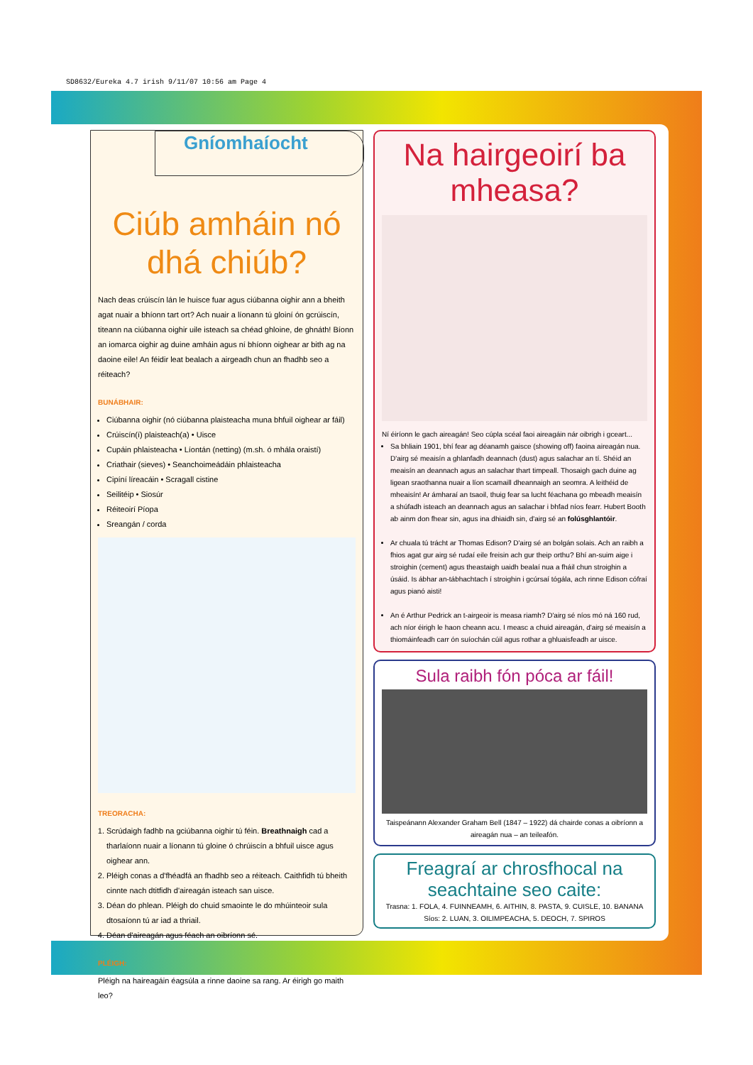SD8632/Eureka 4.7 irish 9/11/07 10:56 am Page 4
Gníomhaíocht
Ciúb amháin nó dhá chiúb?
Nach deas crúiscín lán le huisce fuar agus ciúbanna oighir ann a bheith agat nuair a bhíonn tart ort? Ach nuair a líonann tú gloiní ón gcrúiscín, titeann na ciúbanna oighir uile isteach sa chéad ghloine, de ghnáth! Bíonn an iomarca oighir ag duine amháin agus ní bhíonn oighear ar bith ag na daoine eile! An féidir leat bealach a airgeadh chun an fhadhb seo a réiteach?
BUNÁBHAIR:
Ciúbanna oighir (nó ciúbanna plaisteacha muna bhfuil oighear ar fáil)
Crúiscín(í) plaisteach(a) • Uisce
Cupáin phlaisteacha • Líontán (netting) (m.sh. ó mhála oraistí)
Criathair (sieves) • Seanchoimeádáin phlaisteacha
Cipíní líreacáin • Scragall cistine
Seilitéip • Siosúr
Réiteoirí Píopa
Sreangán / corda
TREORACHA:
1. Scrúdaigh fadhb na gciúbanna oighir tú féin. Breathnaigh cad a tharlaíonn nuair a líonann tú gloine ó chrúiscín a bhfuil uisce agus oighear ann.
2. Pléigh conas a d'fhéadfá an fhadhb seo a réiteach. Caithfidh tú bheith cinnte nach dtitfidh d'aireagán isteach san uisce.
3. Déan do phlean. Pléigh do chuid smaointe le do mhúinteoir sula dtosaíonn tú ar iad a thriail.
4. Déan d'aireagán agus féach an oibríonn sé.
PLÉIGH:
Pléigh na haireagáin éagsúla a rinne daoine sa rang. Ar éirigh go maith leo?
Na hairgeoirí ba mheasa?
Ní éiríonn le gach aireagán! Seo cúpla scéal faoi aireagáin nár oibrigh i gceart...
Sa bhliain 1901, bhí fear ag déanamh gaisce (showing off) faoina aireagán nua. D'airg sé meaisín a ghlanfadh deannach (dust) agus salachar an tí. Shéid an meaisín an deannach agus an salachar thart timpeall. Thosaigh gach duine ag ligean sraothanna nuair a líon scamaill dheannaigh an seomra. A leithéid de mheaisín! Ar ámharaí an tsaoil, thuig fear sa lucht féachana go mbeadh meaisín a shúfadh isteach an deannach agus an salachar i bhfad níos fearr. Hubert Booth ab ainm don fhear sin, agus ina dhiaidh sin, d'airg sé an folúsghlantóir.
Ar chuala tú trácht ar Thomas Edison? D'airg sé an bolgán solais. Ach an raibh a fhios agat gur airg sé rudaí eile freisin ach gur theip orthu? Bhí an-suim aige i stroighin (cement) agus theastaigh uaidh bealaí nua a fháil chun stroighin a úsáid. Is ábhar an-tábhachtach í stroighin i gcúrsaí tógála, ach rinne Edison cófraí agus pianó aisti!
An é Arthur Pedrick an t-airgeoir is measa riamh? D'airg sé níos mó ná 160 rud, ach níor éirigh le haon cheann acu. I measc a chuid aireagán, d'airg sé meaisín a thiomáinfeadh carr ón suíochán cúil agus rothar a ghluaisfeadh ar uisce.
Sula raibh fón póca ar fáil!
Taispeánann Alexander Graham Bell (1847 – 1922) dá chairde conas a oibríonn a aireagán nua – an teileafón.
Freagraí ar chrosfhocal na seachtaine seo caite:
Trasna: 1. FOLA, 4. FUINNEAMH, 6. AITHIN, 8. PASTA, 9. CUISLE, 10. BANANA
Síos: 2. LUAN, 3. OILIMPEACHA, 5. DEOCH, 7. SPIROS